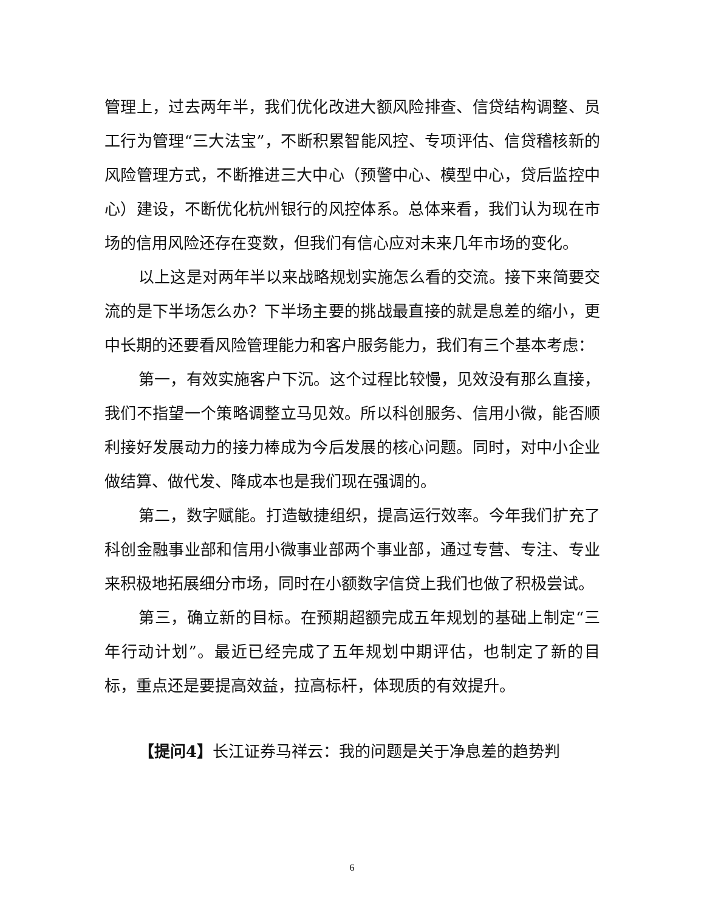管理上，过去两年半，我们优化改进大额风险排查、信贷结构调整、员工行为管理“三大法宝”，不断积累智能风控、专项评估、信贷稽核新的风险管理方式，不断推进三大中心（预警中心、模型中心，贷后监控中心）建设，不断优化杭州银行的风控体系。总体来看，我们认为现在市场的信用风险还存在变数，但我们有信心应对未来几年市场的变化。
以上这是对两年半以来战略规划实施怎么看的交流。接下来简要交流的是下半场怎么办？下半场主要的挑战最直接的就是息差的缩小，更中长期的还要看风险管理能力和客户服务能力，我们有三个基本考虑：
第一，有效实施客户下沉。这个过程比较慢，见效没有那么直接，我们不指望一个策略调整立马见效。所以科创服务、信用小微，能否顺利接好发展动力的接力棒成为今后发展的核心问题。同时，对中小企业做结算、做代发、降成本也是我们现在强调的。
第二，数字赋能。打造敏捷组织，提高运行效率。今年我们扩充了科创金融事业部和信用小微事业部两个事业部，通过专营、专注、专业来积极地拓展细分市场，同时在小额数字信贷上我们也做了积极尝试。
第三，确立新的目标。在预期超额完成五年规划的基础上制定“三年行动计划”。最近已经完成了五年规划中期评估，也制定了新的目标，重点还是要提高效益，拉高标杆，体现质的有效提升。
【提问4】长江证券马祥云：我的问题是关于净息差的趋势判
6